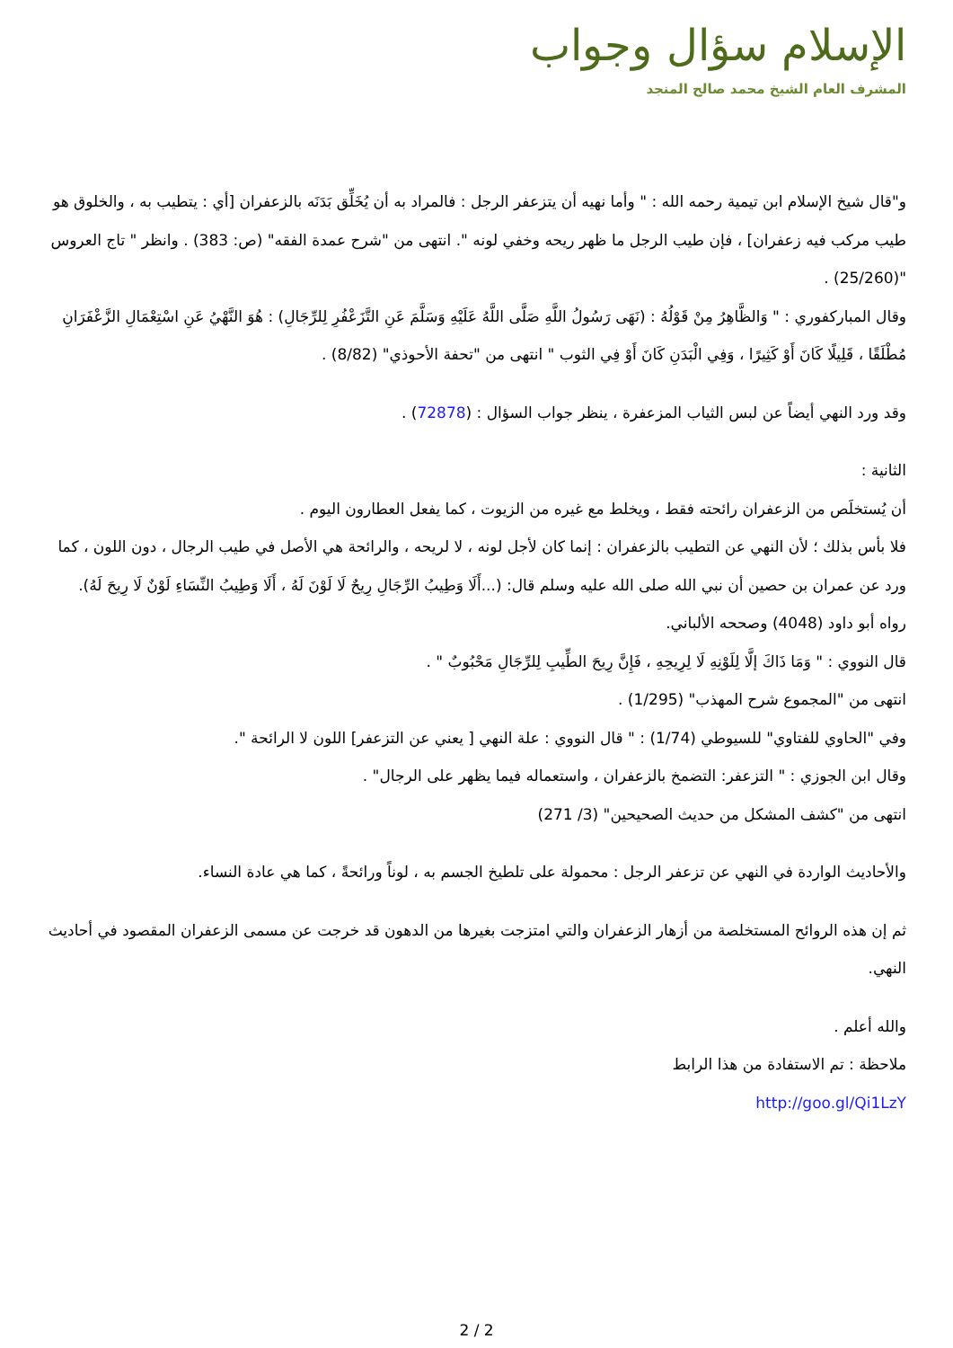الإسلام سؤال وجواب
المشرف العام الشيخ محمد صالح المنجد
و"قال شيخ الإسلام ابن تيمية رحمه الله : " وأما نهيه أن يتزعفر الرجل : فالمراد به أن يُخَلِّق بَدَنَه بالزعفران [أي : يتطيب به ، والخلوق هو طيب مركب فيه زعفران] ، فإن طيب الرجل ما ظهر ريحه وخفي لونه ". انتهى من "شرح عمدة الفقه" (ص: 383) . وانظر " تاج العروس "(25/260) .
وقال المباركفوري : " وَالظَّاهِرُ مِنْ قَوْلُهُ : (نَهَى رَسُولُ اللَّهِ صَلَّى اللَّهُ عَلَيْهِ وَسَلَّمَ عَنِ التَّزَعْفُرِ لِلرِّجَالِ) : هُوَ النَّهْيُ عَنِ اسْتِعْمَالِ الزَّعْفَرَانِ مُطْلَقًا ، قَلِيلًا كَانَ أَوْ كَثِيرًا ، وَفِي الْبَدَنِ كَانَ أَوْ فِي الثوب " انتهى من "تحفة الأحوذي" (8/82) .
وقد ورد النهي أيضاً عن لبس الثياب المزعفرة ، ينظر جواب السؤال : (72878) .
الثانية :
أن يُستخلَص من الزعفران رائحته فقط ، ويخلط مع غيره من الزيوت ، كما يفعل العطارون اليوم .
فلا بأس بذلك ؛ لأن النهي عن التطيب بالزعفران : إنما كان لأجل لونه ، لا لريحه ، والرائحة هي الأصل في طيب الرجال ، دون اللون ، كما ورد عن عمران بن حصين أن نبي الله صلى الله عليه وسلم قال: (...أَلَا وَطِيبُ الرِّجَالِ رِيحٌ لَا لَوْنَ لَهُ ، أَلَا وَطِيبُ النِّسَاءِ لَوْنٌ لَا رِيحَ لَهُ). رواه أبو داود (4048) وصححه الألباني.
قال النووي : " وَمَا ذَاكَ إلَّا لِلَوْنِهِ لَا لِرِيحِهِ ، فَإِنَّ رِيحَ الطِّيبِ لِلرِّجَالِ مَحْبُوبٌ " .
انتهى من "المجموع شرح المهذب" (1/295) .
وفي "الحاوي للفتاوي" للسيوطي (1/74) : " قال النووي : علة النهي [ يعني عن التزعفر] اللون لا الرائحة ".
وقال ابن الجوزي : " التزعفر: التضمخ بالزعفران ، واستعماله فيما يظهر على الرجال" .
انتهى من "كشف المشكل من حديث الصحيحين" (3/ 271)
والأحاديث الواردة في النهي عن تزعفر الرجل : محمولة على تلطيخ الجسم به ، لوناً ورائحةً ، كما هي عادة النساء.
ثم إن هذه الروائح المستخلصة من أزهار الزعفران والتي امتزجت بغيرها من الدهون قد خرجت عن مسمى الزعفران المقصود في أحاديث النهي.
والله أعلم .
ملاحظة : تم الاستفادة من هذا الرابط
http://goo.gl/Qi1LzY
2 / 2